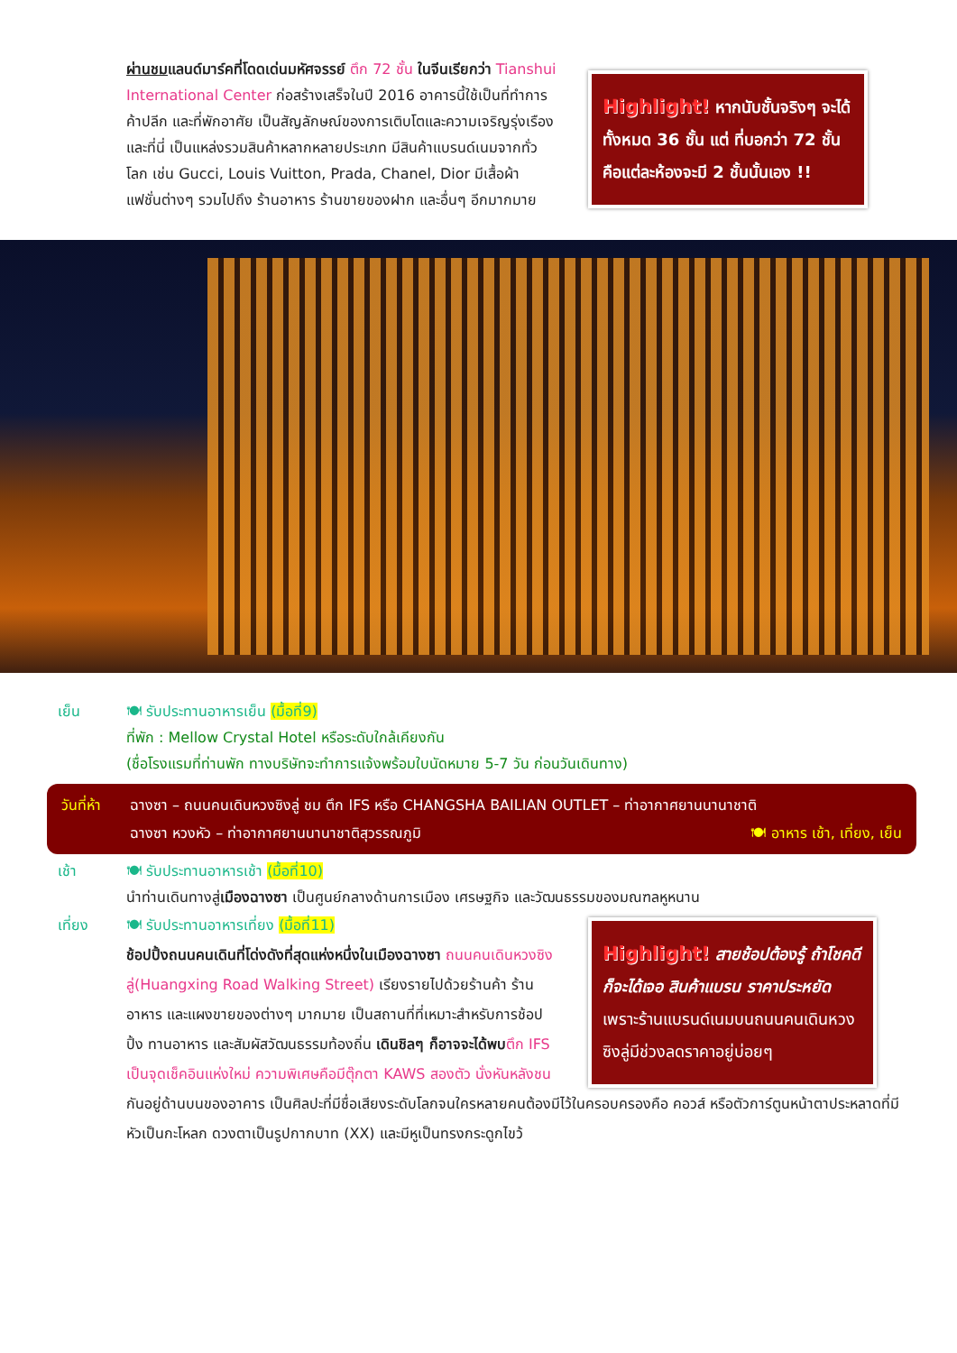ผ่านชมแลนด์มาร์คที่โดดเด่นมหัศจรรย์ ตึก 72 ชั้น ในจีนเรียกว่า Tianshui International Center ก่อสร้างเสร็จในปี 2016 อาคารนี้ใช้เป็นที่ทำการ ค้าปลีก และที่พักอาศัย เป็นสัญลักษณ์ของการเติบโตและความเจริญรุ่งเรือง และที่นี่ เป็นแหล่งรวมสินค้าหลากหลายประเภท มีสินค้าแบรนด์เนมจากทั่วโลก เช่น Gucci, Louis Vuitton, Prada, Chanel, Dior มีเสื้อผ้า แฟชั่นต่างๆ รวมไปถึง ร้านอาหาร ร้านขายของฝาก และอื่นๆ อีกมากมาย
Highlight! หากนับชั้นจริงๆ จะได้ทั้งหมด 36 ชั้น แต่ ที่บอกว่า 72 ชั้น คือแต่ละห้องจะมี 2 ชั้นนั้นเอง !!
เย็น 🍽 รับประทานอาหารเย็น (มื้อที่9)
ที่พัก : Mellow Crystal Hotel หรือระดับใกล้เคียงกัน
(ชื่อโรงแรมที่ท่านพัก ทางบริษัทจะทำการแจ้งพร้อมใบนัดหมาย 5-7 วัน ก่อนวันเดินทาง)
วันที่ห้า
ฉางซา – ถนนคนเดินหวงซิงลู่ ชม ตึก IFS หรือ CHANGSHA BAILIAN OUTLET – ท่าอากาศยานนานาชาติ
ฉางซา หวงหัว – ท่าอากาศยานนานาชาติสุวรรณภูมิ 🍽 อาหาร เช้า, เที่ยง, เย็น
เช้า 🍽 รับประทานอาหารเช้า (มื้อที่10)
นำท่านเดินทางสู่เมืองฉางซา เป็นศูนย์กลางด้านการเมือง เศรษฐกิจ และวัฒนธรรมของมณฑลหูหนาน
เที่ยง 🍽 รับประทานอาหารเที่ยง (มื้อที่11)
ช้อปปิ้งถนนคนเดินที่โด่งดังที่สุดแห่งหนึ่งในเมืองฉางซา ถนนคนเดินหวงซิงลู่(Huangxing Road Walking Street) เรียงรายไปด้วยร้านค้า ร้านอาหาร และแผงขายของต่างๆ มากมาย เป็นสถานที่ที่เหมาะสำหรับการช้อปปิ้ง ทานอาหาร และสัมผัสวัฒนธรรมท้องถิ่น เดินชิลๆ ก็อาจจะได้พบ ตึก IFS เป็นจุดเช็คอินแห่งใหม่ ความพิเศษคือมีตุ๊กตา KAWS สองตัว นั่งหันหลังชน
Highlight! สายช้อปต้องรู้ ถ้าโชคดีก็จะได้เจอ สินค้าแบรน ราคาประหยัด เพราะร้านแบรนด์เนมบนถนนคนเดินหวงซิงลู่มีช่วงลดราคาอยู่บ่อยๆ
กันอยู่ด้านบนของอาคาร เป็นศิลปะที่มีชื่อเสียงระดับโลกจนใครหลายคนต้องมีไว้ในครอบครองคือ คอวส์ หรือตัวการ์ตูนหน้าตาประหลาดที่มีหัวเป็นกะโหลก ดวงตาเป็นรูปกากบาท (XX) และมีหูเป็นทรงกระดูกไขว้